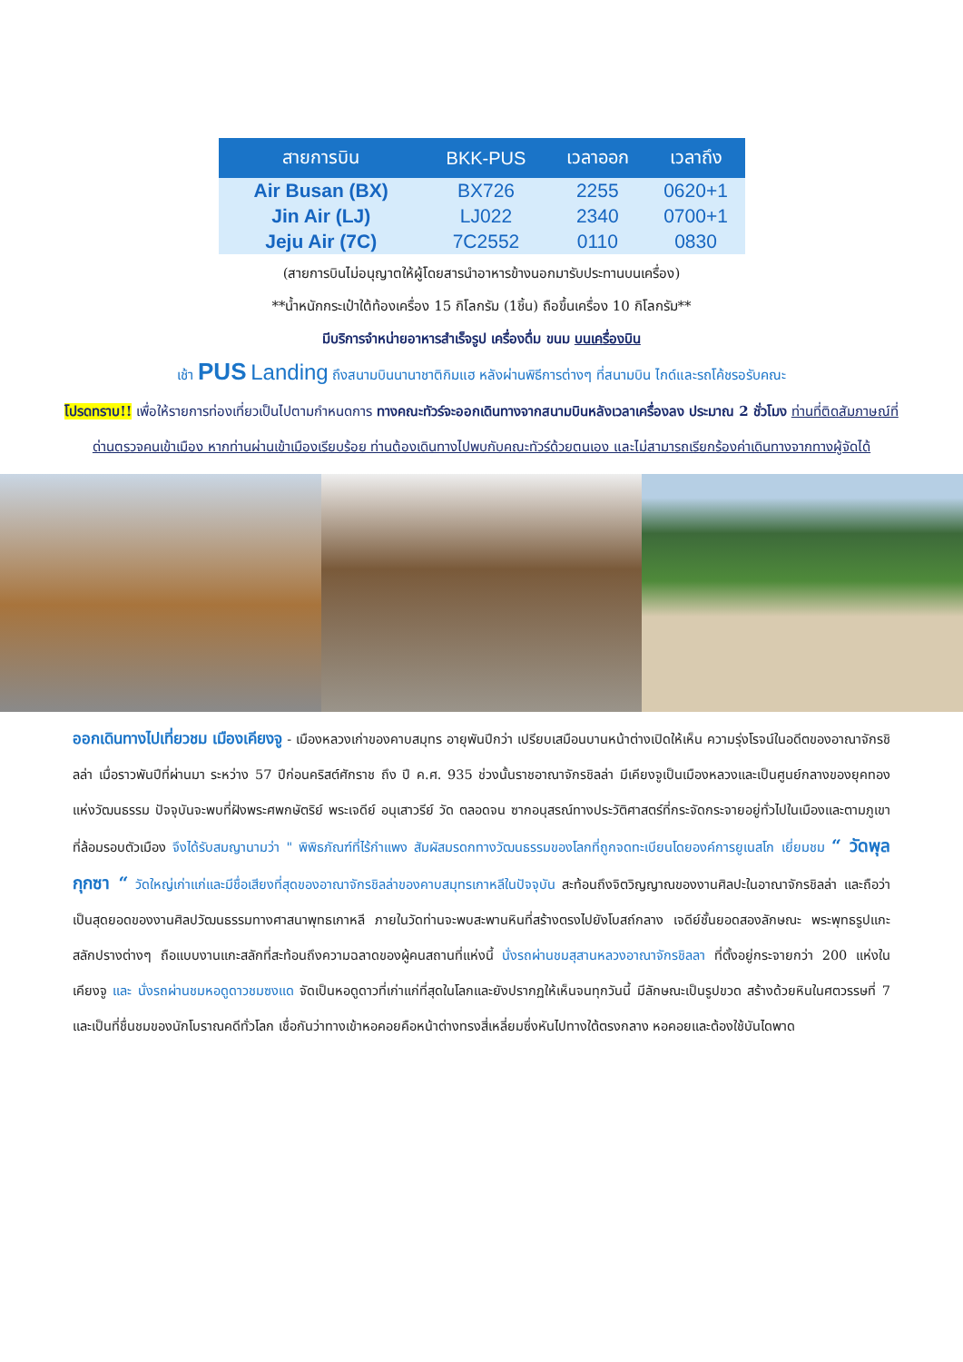| สายการบิน | BKK-PUS | เวลาออก | เวลาถึง |
| --- | --- | --- | --- |
| Air Busan (BX) | BX726 | 2255 | 0620+1 |
| Jin Air (LJ) | LJ022 | 2340 | 0700+1 |
| Jeju Air (7C) | 7C2552 | 0110 | 0830 |
(สายการบินไม่อนุญาตให้ผู้โดยสารนำอาหารข้างนอกมารับประทานบนเครื่อง)
**น้ำหนักกระเป๋าใต้ท้องเครื่อง 15 กิโลกรัม (1ชิ้น) ถือขึ้นเครื่อง 10 กิโลกรัม**
มีบริการจำหน่ายอาหารสำเร็จรูป เครื่องดื่ม ขนม บนเครื่องบิน
เช้า PUS Landing ถึงสนามบินนานาชาติกิมแฮ หลังผ่านพิธีการต่างๆ ที่สนามบิน ไกด์และรถโค้ชรอรับคณะ
โปรดทราบ!! เพื่อให้รายการท่องเที่ยวเป็นไปตามกำหนดการ ทางคณะทัวร์จะออกเดินทางจากสนามบินหลังเวลาเครื่องลง ประมาณ 2 ชั่วโมง ท่านที่ติดสัมภาษณ์ที่ด่านตรวจคนเข้าเมือง หากท่านผ่านเข้าเมืองเรียบร้อย ท่านต้องเดินทางไปพบกับคณะทัวร์ด้วยตนเอง และไม่สามารถเรียกร้องค่าเดินทางจากทางผู้จัดได้
ออกเดินทางไปเที่ยวชม เมืองเคียงจู - เมืองหลวงเก่าของคาบสมุทร อายุพันปีกว่า เปรียบเสมือนบานหน้าต่างเปิดให้เห็น ความรุ่งโรจน์ในอดีตของอาณาจักรชิลล่า เมื่อราวพันปีที่ผ่านมา ระหว่าง 57 ปีก่อนคริสต์ศักราช ถึง ปี ค.ศ. 935 ช่วงนั้นราชอาณาจักรชิลล่า มีเคียงจูเป็นเมืองหลวงและเป็นศูนย์กลางของยุคทองแห่งวัฒนธรรม ปัจจุบันจะพบที่ฝังพระศพกษัตริย์ พระเจดีย์ อนุเสาวรีย์ วัด ตลอดจน ซากอนุสรณ์ทางประวัติศาสตร์ที่กระจัดกระจายอยู่ทั่วไปในเมืองและตามภูเขาที่ล้อมรอบตัวเมือง จึงได้รับสมญานามว่า " พิพิธภัณฑ์ที่ไร้กำแพง สัมผัสมรดกทางวัฒนธรรมของโลกที่ถูกจดทะเบียนโดยองค์การยูเนสโก เยี่ยมชม “ วัดพุลกุกซา “ วัดใหญ่เก่าแก่และมีชื่อเสียงที่สุดของอาณาจักรชิลล่าของคาบสมุทรเกาหลีในปัจจุบัน สะท้อนถึงจิตวิญญาณของงานศิลปะในอาณาจักรชิลล่า และถือว่าเป็นสุดยอดของงานศิลปวัฒนธรรมทางศาสนาพุทธเกาหลี ภายในวัดท่านจะพบสะพานหินที่สร้างตรงไปยังโบสถ์กลาง เจดีย์ชั้นยอดสองลักษณะ พระพุทธรูปแกะสลักปรางต่างๆ ถือแบบงานแกะสลักที่สะท้อนถึงความฉลาดของผู้คนสถานที่แห่งนี้ นั่งรถผ่านชมสุสานหลวงอาณาจักรชิลลา ที่ตั้งอยู่กระจายกว่า 200 แห่งในเคียงจู และ นั่งรถผ่านชมหอดูดาวชมซงแด จัดเป็นหอดูดาวที่เก่าแก่ที่สุดในโลกและยังปรากฏให้เห็นจนทุกวันนี้ มีลักษณะเป็นรูปขวด สร้างด้วยหินในศตวรรษที่ 7 และเป็นที่ชื่นชมของนักโบราณคดีทั่วโลก เชื่อกันว่าทางเข้าหอคอยคือหน้าต่างทรงสี่เหลี่ยมซึ่งหันไปทางใต้ตรงกลาง หอคอยและต้องใช้บันไดพาด